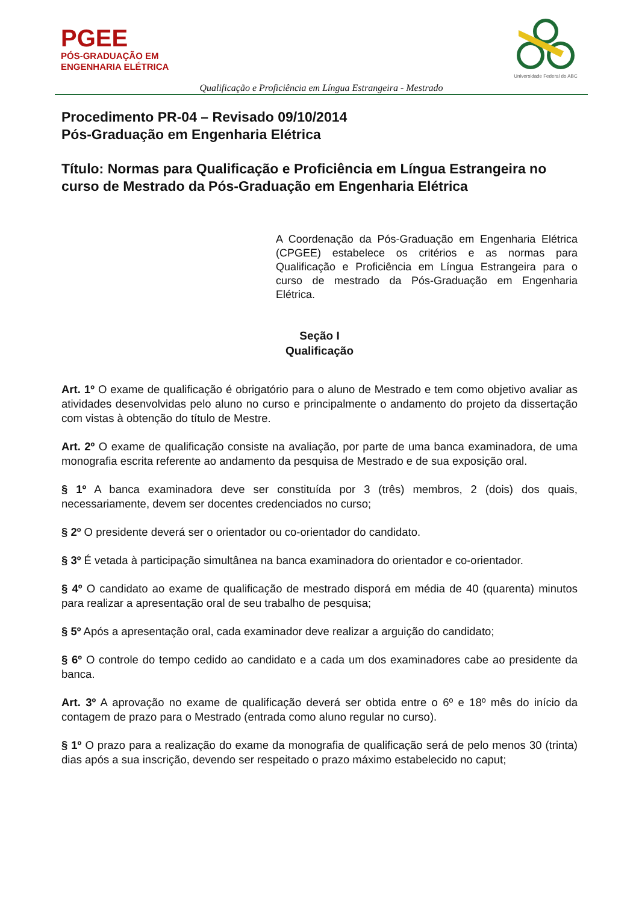PGEE
PÓS-GRADUAÇÃO EM
ENGENHARIA ELÉTRICA
Universidade Federal do ABC
Qualificação e Proficiência em Língua Estrangeira - Mestrado
Procedimento PR-04 – Revisado 09/10/2014
Pós-Graduação em Engenharia Elétrica
Título: Normas para Qualificação e Proficiência em Língua Estrangeira no curso de Mestrado da Pós-Graduação em Engenharia Elétrica
A Coordenação da Pós-Graduação em Engenharia Elétrica (CPGEE) estabelece os critérios e as normas para Qualificação e Proficiência em Língua Estrangeira para o curso de mestrado da Pós-Graduação em Engenharia Elétrica.
Seção I
Qualificação
Art. 1º O exame de qualificação é obrigatório para o aluno de Mestrado e tem como objetivo avaliar as atividades desenvolvidas pelo aluno no curso e principalmente o andamento do projeto da dissertação com vistas à obtenção do título de Mestre.
Art. 2º O exame de qualificação consiste na avaliação, por parte de uma banca examinadora, de uma monografia escrita referente ao andamento da pesquisa de Mestrado e de sua exposição oral.
§ 1º A banca examinadora deve ser constituída por 3 (três) membros, 2 (dois) dos quais, necessariamente, devem ser docentes credenciados no curso;
§ 2º O presidente deverá ser o orientador ou co-orientador do candidato.
§ 3º É vetada à participação simultânea na banca examinadora do orientador e co-orientador.
§ 4º O candidato ao exame de qualificação de mestrado disporá em média de 40 (quarenta) minutos para realizar a apresentação oral de seu trabalho de pesquisa;
§ 5º Após a apresentação oral, cada examinador deve realizar a arguição do candidato;
§ 6º O controle do tempo cedido ao candidato e a cada um dos examinadores cabe ao presidente da banca.
Art. 3º A aprovação no exame de qualificação deverá ser obtida entre o 6º e 18º mês do início da contagem de prazo para o Mestrado (entrada como aluno regular no curso).
§ 1º O prazo para a realização do exame da monografia de qualificação será de pelo menos 30 (trinta) dias após a sua inscrição, devendo ser respeitado o prazo máximo estabelecido no caput;